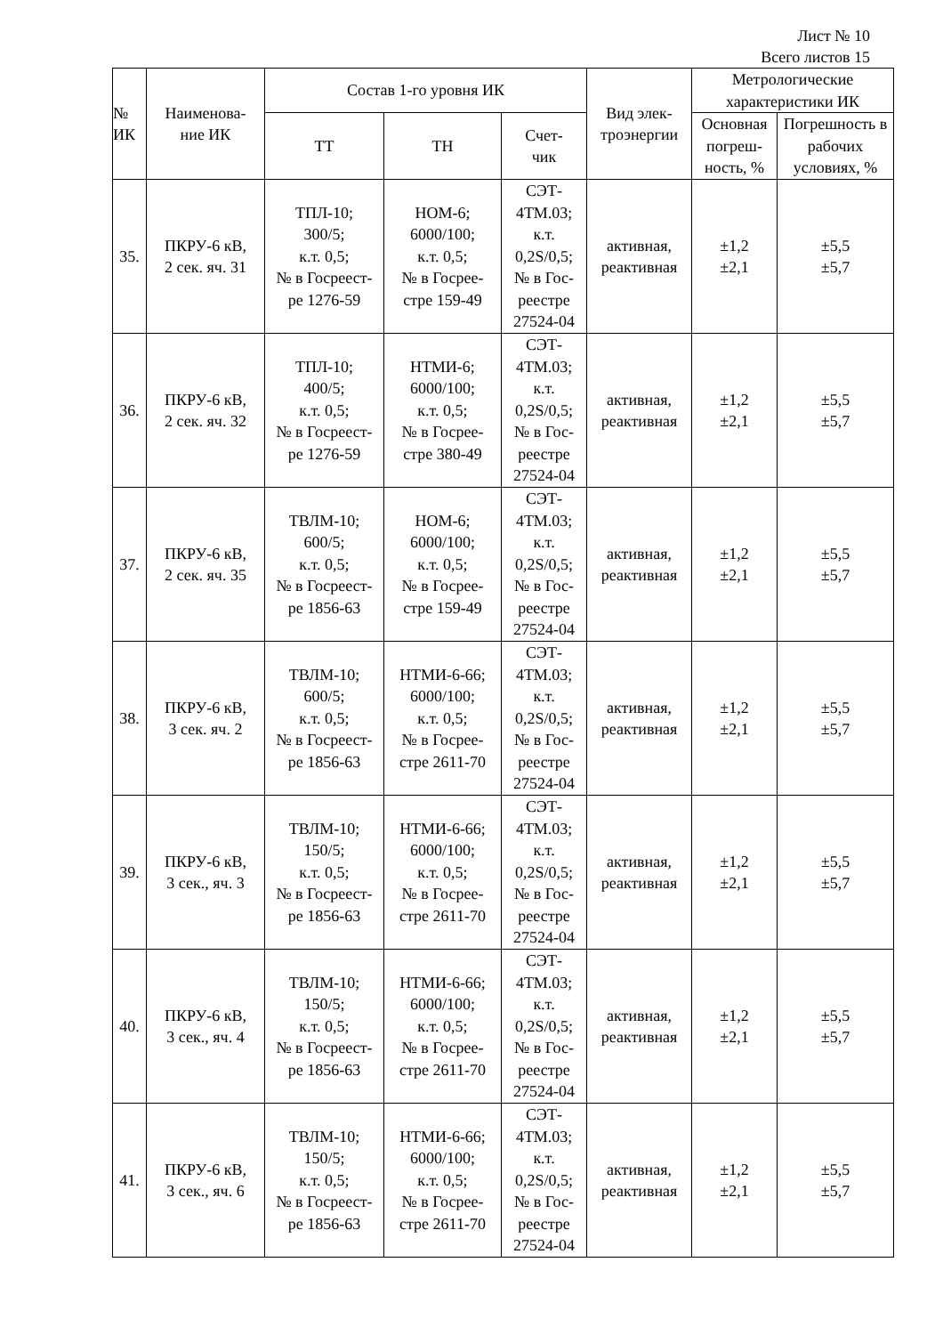Лист № 10
Всего листов 15
| № ИК | Наименова- ние ИК | Состав 1-го уровня ИК | | | Вид элек- троэнергии | Метрологические характеристики ИК | |
| --- | --- | --- | --- | --- | --- | --- | --- |
| | | ТТ | ТН | Счет- чик | | Основная погреш- ность, % | Погрешность в рабочих условиях, % |
| 35. | ПКРУ-6 кВ, 2 сек. яч. 31 | ТПЛ-10; 300/5; к.т. 0,5; № в Госреест- ре 1276-59 | НОМ-6; 6000/100; к.т. 0,5; № в Госрее- стре 159-49 | СЭТ- 4ТМ.03; к.т. 0,2S/0,5; № в Гос- реестре 27524-04 | активная, реактивная | ±1,2 ±2,1 | ±5,5 ±5,7 |
| 36. | ПКРУ-6 кВ, 2 сек. яч. 32 | ТПЛ-10; 400/5; к.т. 0,5; № в Госреест- ре 1276-59 | НТМИ-6; 6000/100; к.т. 0,5; № в Госрее- стре 380-49 | СЭТ- 4ТМ.03; к.т. 0,2S/0,5; № в Гос- реестре 27524-04 | активная, реактивная | ±1,2 ±2,1 | ±5,5 ±5,7 |
| 37. | ПКРУ-6 кВ, 2 сек. яч. 35 | ТВЛМ-10; 600/5; к.т. 0,5; № в Госреест- ре 1856-63 | НОМ-6; 6000/100; к.т. 0,5; № в Госрее- стре 159-49 | СЭТ- 4ТМ.03; к.т. 0,2S/0,5; № в Гос- реестре 27524-04 | активная, реактивная | ±1,2 ±2,1 | ±5,5 ±5,7 |
| 38. | ПКРУ-6 кВ, 3 сек. яч. 2 | ТВЛМ-10; 600/5; к.т. 0,5; № в Госреест- ре 1856-63 | НТМИ-6-66; 6000/100; к.т. 0,5; № в Госрее- стре 2611-70 | СЭТ- 4ТМ.03; к.т. 0,2S/0,5; № в Гос- реестре 27524-04 | активная, реактивная | ±1,2 ±2,1 | ±5,5 ±5,7 |
| 39. | ПКРУ-6 кВ, 3 сек., яч. 3 | ТВЛМ-10; 150/5; к.т. 0,5; № в Госреест- ре 1856-63 | НТМИ-6-66; 6000/100; к.т. 0,5; № в Госрее- стре 2611-70 | СЭТ- 4ТМ.03; к.т. 0,2S/0,5; № в Гос- реестре 27524-04 | активная, реактивная | ±1,2 ±2,1 | ±5,5 ±5,7 |
| 40. | ПКРУ-6 кВ, 3 сек., яч. 4 | ТВЛМ-10; 150/5; к.т. 0,5; № в Госреест- ре 1856-63 | НТМИ-6-66; 6000/100; к.т. 0,5; № в Госрее- стре 2611-70 | СЭТ- 4ТМ.03; к.т. 0,2S/0,5; № в Гос- реестре 27524-04 | активная, реактивная | ±1,2 ±2,1 | ±5,5 ±5,7 |
| 41. | ПКРУ-6 кВ, 3 сек., яч. 6 | ТВЛМ-10; 150/5; к.т. 0,5; № в Госреест- ре 1856-63 | НТМИ-6-66; 6000/100; к.т. 0,5; № в Госрее- стре 2611-70 | СЭТ- 4ТМ.03; к.т. 0,2S/0,5; № в Гос- реестре 27524-04 | активная, реактивная | ±1,2 ±2,1 | ±5,5 ±5,7 |